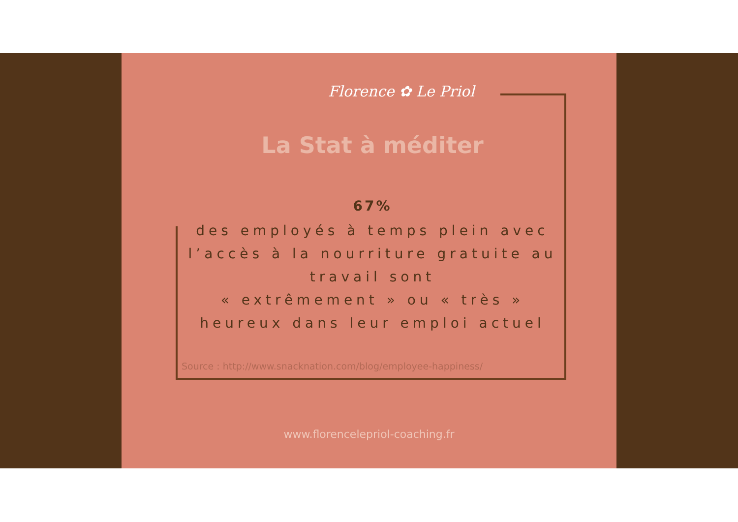Florence ✿ Le Priol
La Stat à méditer
67%
des employés à temps plein avec l’accès à la nourriture gratuite au travail sont
« extrêmement » ou « très » heureux dans leur emploi actuel
Source : http://www.snacknation.com/blog/employee-happiness/
www.florencelepriol-coaching.fr